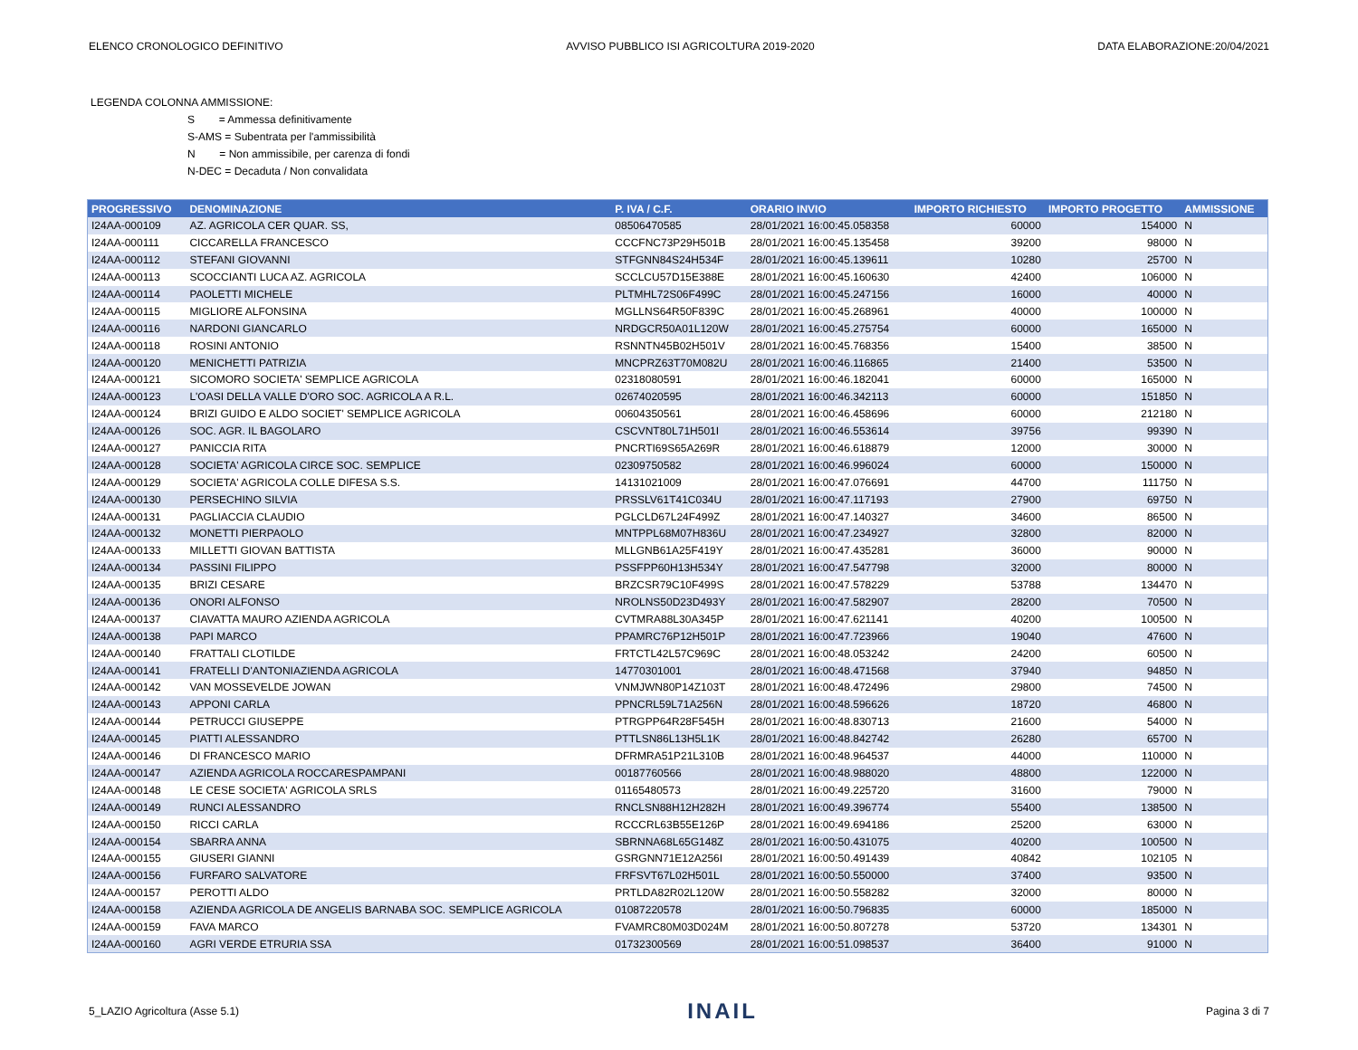ELENCO CRONOLOGICO DEFINITIVO AVVISO PUBBLICO ISI AGRICOLTURA 2019-2020 DATA ELABORAZIONE:20/04/2021
LEGENDA COLONNA AMMISSIONE:
S = Ammessa definitivamente
S-AMS = Subentrata per l'ammissibilità
N = Non ammissibile, per carenza di fondi
N-DEC = Decaduta / Non convalidata
| PROGRESSIVO | DENOMINAZIONE | P. IVA / C.F. | ORARIO INVIO | IMPORTO RICHIESTO | IMPORTO PROGETTO | AMMISSIONE |
| --- | --- | --- | --- | --- | --- | --- |
| I24AA-000109 | AZ. AGRICOLA CER QUAR. SS, | 08506470585 | 28/01/2021 16:00:45.058358 | 60000 | 154000 | N |
| I24AA-000111 | CICCARELLA FRANCESCO | CCCFNC73P29H501B | 28/01/2021 16:00:45.135458 | 39200 | 98000 | N |
| I24AA-000112 | STEFANI GIOVANNI | STFGNN84S24H534F | 28/01/2021 16:00:45.139611 | 10280 | 25700 | N |
| I24AA-000113 | SCOCCIANTI LUCA AZ. AGRICOLA | SCCLCU57D15E388E | 28/01/2021 16:00:45.160630 | 42400 | 106000 | N |
| I24AA-000114 | PAOLETTI MICHELE | PLTMHL72S06F499C | 28/01/2021 16:00:45.247156 | 16000 | 40000 | N |
| I24AA-000115 | MIGLIORE ALFONSINA | MGLLNS64R50F839C | 28/01/2021 16:00:45.268961 | 40000 | 100000 | N |
| I24AA-000116 | NARDONI GIANCARLO | NRDGCR50A01L120W | 28/01/2021 16:00:45.275754 | 60000 | 165000 | N |
| I24AA-000118 | ROSINI ANTONIO | RSNNTN45B02H501V | 28/01/2021 16:00:45.768356 | 15400 | 38500 | N |
| I24AA-000120 | MENICHETTI PATRIZIA | MNCPRZ63T70M082U | 28/01/2021 16:00:46.116865 | 21400 | 53500 | N |
| I24AA-000121 | SICOMORO SOCIETA' SEMPLICE AGRICOLA | 02318080591 | 28/01/2021 16:00:46.182041 | 60000 | 165000 | N |
| I24AA-000123 | L'OASI DELLA VALLE D'ORO SOC. AGRICOLA A R.L. | 02674020595 | 28/01/2021 16:00:46.342113 | 60000 | 151850 | N |
| I24AA-000124 | BRIZI GUIDO E ALDO SOCIET' SEMPLICE AGRICOLA | 00604350561 | 28/01/2021 16:00:46.458696 | 60000 | 212180 | N |
| I24AA-000126 | SOC. AGR. IL BAGOLARO | CSCVNT80L71H501I | 28/01/2021 16:00:46.553614 | 39756 | 99390 | N |
| I24AA-000127 | PANICCIA RITA | PNCRTI69S65A269R | 28/01/2021 16:00:46.618879 | 12000 | 30000 | N |
| I24AA-000128 | SOCIETA' AGRICOLA CIRCE SOC. SEMPLICE | 02309750582 | 28/01/2021 16:00:46.996024 | 60000 | 150000 | N |
| I24AA-000129 | SOCIETA' AGRICOLA COLLE DIFESA S.S. | 14131021009 | 28/01/2021 16:00:47.076691 | 44700 | 111750 | N |
| I24AA-000130 | PERSECHINO SILVIA | PRSSLV61T41C034U | 28/01/2021 16:00:47.117193 | 27900 | 69750 | N |
| I24AA-000131 | PAGLIACCIA CLAUDIO | PGLCLD67L24F499Z | 28/01/2021 16:00:47.140327 | 34600 | 86500 | N |
| I24AA-000132 | MONETTI PIERPAOLO | MNTPPL68M07H836U | 28/01/2021 16:00:47.234927 | 32800 | 82000 | N |
| I24AA-000133 | MILLETTI GIOVAN BATTISTA | MLLGNB61A25F419Y | 28/01/2021 16:00:47.435281 | 36000 | 90000 | N |
| I24AA-000134 | PASSINI FILIPPO | PSSFPP60H13H534Y | 28/01/2021 16:00:47.547798 | 32000 | 80000 | N |
| I24AA-000135 | BRIZI CESARE | BRZCSR79C10F499S | 28/01/2021 16:00:47.578229 | 53788 | 134470 | N |
| I24AA-000136 | ONORI ALFONSO | NROLNS50D23D493Y | 28/01/2021 16:00:47.582907 | 28200 | 70500 | N |
| I24AA-000137 | CIAVATTA MAURO AZIENDA AGRICOLA | CVTMRA88L30A345P | 28/01/2021 16:00:47.621141 | 40200 | 100500 | N |
| I24AA-000138 | PAPI MARCO | PPAMRC76P12H501P | 28/01/2021 16:00:47.723966 | 19040 | 47600 | N |
| I24AA-000140 | FRATTALI CLOTILDE | FRTCTL42L57C969C | 28/01/2021 16:00:48.053242 | 24200 | 60500 | N |
| I24AA-000141 | FRATELLI D'ANTONIAZIENDA AGRICOLA | 14770301001 | 28/01/2021 16:00:48.471568 | 37940 | 94850 | N |
| I24AA-000142 | VAN MOSSEVELDE JOWAN | VNMJWN80P14Z103T | 28/01/2021 16:00:48.472496 | 29800 | 74500 | N |
| I24AA-000143 | APPONI CARLA | PPNCRL59L71A256N | 28/01/2021 16:00:48.596626 | 18720 | 46800 | N |
| I24AA-000144 | PETRUCCI GIUSEPPE | PTRGPP64R28F545H | 28/01/2021 16:00:48.830713 | 21600 | 54000 | N |
| I24AA-000145 | PIATTI ALESSANDRO | PTTLSN86L13H5L1K | 28/01/2021 16:00:48.842742 | 26280 | 65700 | N |
| I24AA-000146 | DI FRANCESCO MARIO | DFRMRA51P21L310B | 28/01/2021 16:00:48.964537 | 44000 | 110000 | N |
| I24AA-000147 | AZIENDA AGRICOLA ROCCARESPAMPANI | 00187760566 | 28/01/2021 16:00:48.988020 | 48800 | 122000 | N |
| I24AA-000148 | LE CESE SOCIETA' AGRICOLA SRLS | 01165480573 | 28/01/2021 16:00:49.225720 | 31600 | 79000 | N |
| I24AA-000149 | RUNCI ALESSANDRO | RNCLSN88H12H282H | 28/01/2021 16:00:49.396774 | 55400 | 138500 | N |
| I24AA-000150 | RICCI CARLA | RCCCRL63B55E126P | 28/01/2021 16:00:49.694186 | 25200 | 63000 | N |
| I24AA-000154 | SBARRA ANNA | SBRNNA68L65G148Z | 28/01/2021 16:00:50.431075 | 40200 | 100500 | N |
| I24AA-000155 | GIUSERI GIANNI | GSRGNN71E12A256I | 28/01/2021 16:00:50.491439 | 40842 | 102105 | N |
| I24AA-000156 | FURFARO SALVATORE | FRFSVT67L02H501L | 28/01/2021 16:00:50.550000 | 37400 | 93500 | N |
| I24AA-000157 | PEROTTI ALDO | PRTLDA82R02L120W | 28/01/2021 16:00:50.558282 | 32000 | 80000 | N |
| I24AA-000158 | AZIENDA AGRICOLA DE ANGELIS BARNABA SOC. SEMPLICE AGRICOLA | 01087220578 | 28/01/2021 16:00:50.796835 | 60000 | 185000 | N |
| I24AA-000159 | FAVA MARCO | FVAMRC80M03D024M | 28/01/2021 16:00:50.807278 | 53720 | 134301 | N |
| I24AA-000160 | AGRI VERDE ETRURIA SSA | 01732300569 | 28/01/2021 16:00:51.098537 | 36400 | 91000 | N |
5_LAZIO Agricoltura (Asse 5.1) INAIL Pagina 3 di 7